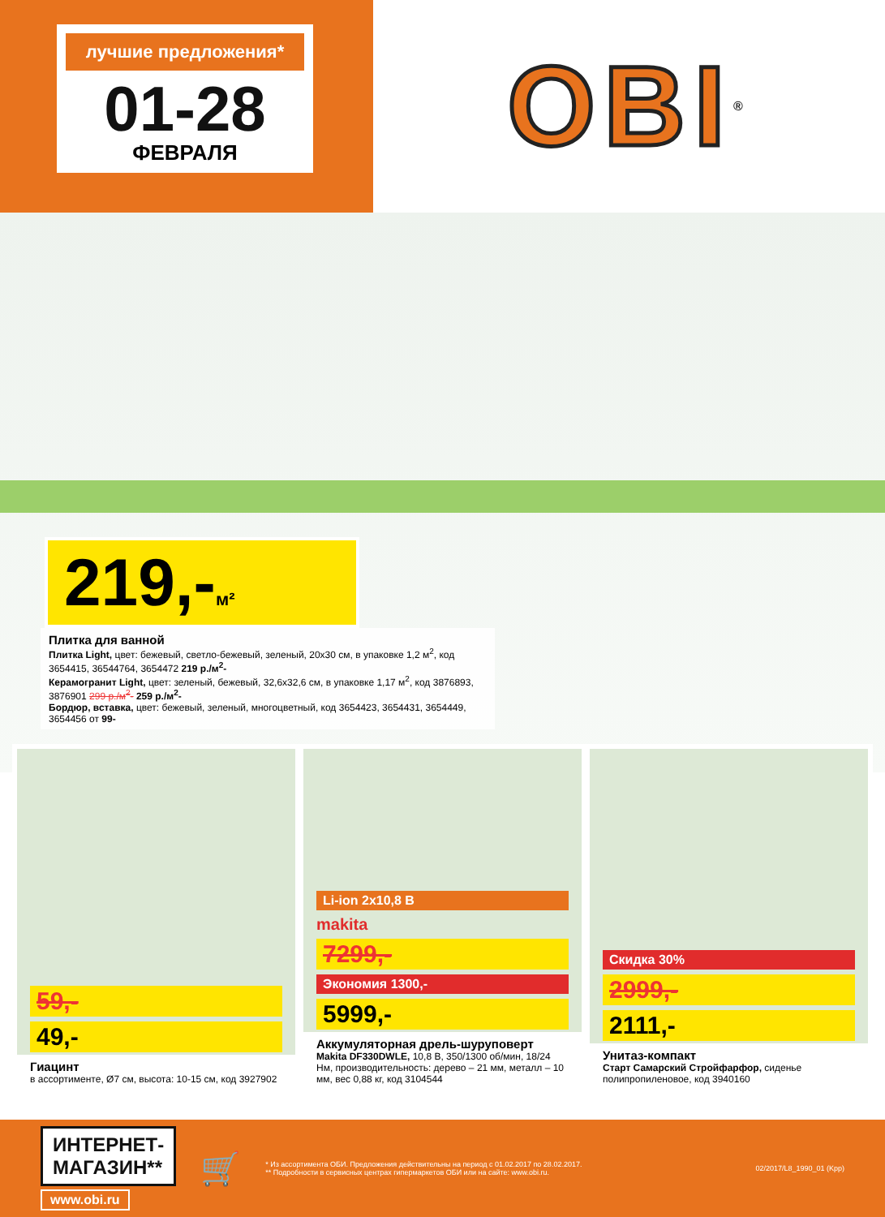лучшие предложения*
01-28
ФЕВРАЛЯ
OBI ®
219,-м²
Плитка для ванной
Плитка Light, цвет: бежевый, светло-бежевый, зеленый, 20x30 см, в упаковке 1,2 м<sup>2</sup>, код 3654415, 36544764, 3654472 219 р./м<sup>2</sup>-
Керамогранит Light, цвет: зеленый, бежевый, 32,6x32,6 см, в упаковке 1,17 м<sup>2</sup>, код 3876893, 3876901 299 р./м<sup>2</sup>- 259 р./м<sup>2</sup>-
Бордюр, вставка, цвет: бежевый, зеленый, многоцветный, код 3654423, 3654431, 3654449, 3654456 от 99-
59,-
49,-
Гиацинт
в ассортименте, Ø7 см, высота: 10-15 см, код 3927902
Li-ion 2x10,8 В
makita
7299,-
Экономия 1300,-
5999,-
Аккумуляторная дрель-шуруповерт
Makita DF330DWLE, 10,8 В, 350/1300 об/мин, 18/24 Нм, производительность: дерево – 21 мм, металл – 10 мм, вес 0,88 кг, код 3104544
Скидка 30%
2999,-
2111,-
Унитаз-компакт
Старт Самарский Стройфарфор, сиденье полипропиленовое, код 3940160
ИНТЕРНЕТ-
МАГАЗИН**
www.obi.ru
🛒
* Из ассортимента ОБИ. Предложения действительны на период с 01.02.2017 по 28.02.2017.
** Подробности в сервисных центрах гипермаркетов ОБИ или на сайте: www.obi.ru.
02/2017/L8_1990_01 (Kpp)